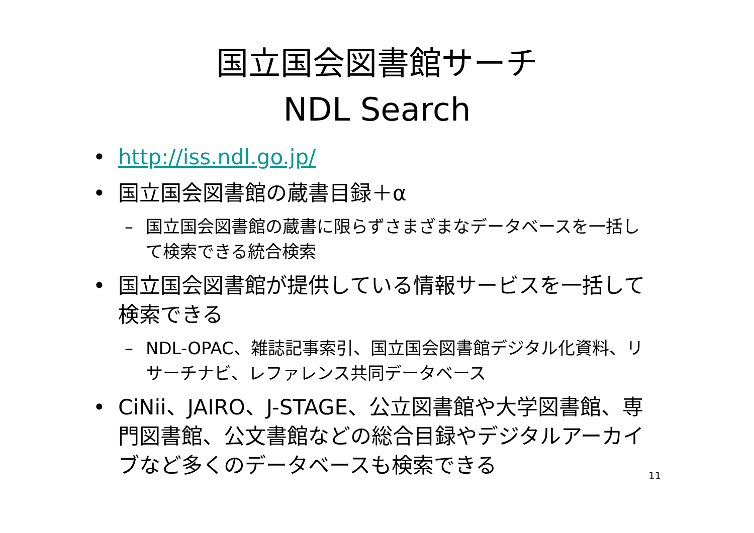国立国会図書館サーチ
NDL Search
• http://iss.ndl.go.jp/
• 国立国会図書館の蔵書目録＋α
– 国立国会図書館の蔵書に限らずさまざまなデータベースを一括して検索できる統合検索
• 国立国会図書館が提供している情報サービスを一括して検索できる
– NDL-OPAC、雑誌記事索引、国立国会図書館デジタル化資料、リサーチナビ、レファレンス共同データベース
• CiNii、JAIRO、J-STAGE、公立図書館や大学図書館、専門図書館、公文書館などの総合目録やデジタルアーカイブなど多くのデータベースも検索できる
11